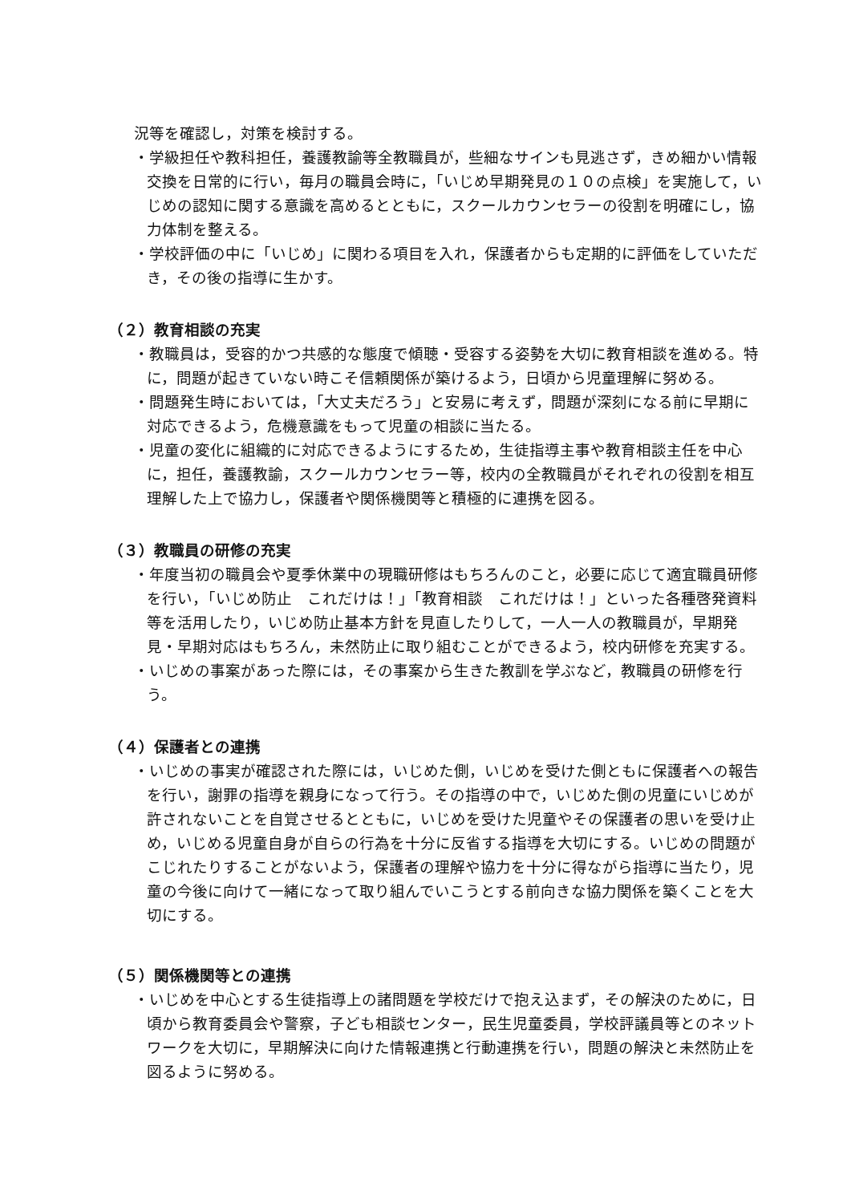況等を確認し，対策を検討する。
・学級担任や教科担任，養護教諭等全教職員が，些細なサインも見逃さず，きめ細かい情報交換を日常的に行い，毎月の職員会時に，「いじめ早期発見の１０の点検」を実施して，いじめの認知に関する意識を高めるとともに，スクールカウンセラーの役割を明確にし，協力体制を整える。
・学校評価の中に「いじめ」に関わる項目を入れ，保護者からも定期的に評価をしていただき，その後の指導に生かす。
（２）教育相談の充実
・教職員は，受容的かつ共感的な態度で傾聴・受容する姿勢を大切に教育相談を進める。特に，問題が起きていない時こそ信頼関係が築けるよう，日頃から児童理解に努める。
・問題発生時においては，「大丈夫だろう」と安易に考えず，問題が深刻になる前に早期に対応できるよう，危機意識をもって児童の相談に当たる。
・児童の変化に組織的に対応できるようにするため，生徒指導主事や教育相談主任を中心に，担任，養護教諭，スクールカウンセラー等，校内の全教職員がそれぞれの役割を相互理解した上で協力し，保護者や関係機関等と積極的に連携を図る。
（３）教職員の研修の充実
・年度当初の職員会や夏季休業中の現職研修はもちろんのこと，必要に応じて適宜職員研修を行い，「いじめ防止　これだけは！」「教育相談　これだけは！」といった各種啓発資料等を活用したり，いじめ防止基本方針を見直したりして，一人一人の教職員が，早期発見・早期対応はもちろん，未然防止に取り組むことができるよう，校内研修を充実する。
・いじめの事案があった際には，その事案から生きた教訓を学ぶなど，教職員の研修を行う。
（４）保護者との連携
・いじめの事実が確認された際には，いじめた側，いじめを受けた側ともに保護者への報告を行い，謝罪の指導を親身になって行う。その指導の中で，いじめた側の児童にいじめが許されないことを自覚させるとともに，いじめを受けた児童やその保護者の思いを受け止め，いじめる児童自身が自らの行為を十分に反省する指導を大切にする。いじめの問題がこじれたりすることがないよう，保護者の理解や協力を十分に得ながら指導に当たり，児童の今後に向けて一緒になって取り組んでいこうとする前向きな協力関係を築くことを大切にする。
（５）関係機関等との連携
・いじめを中心とする生徒指導上の諸問題を学校だけで抱え込まず，その解決のために，日頃から教育委員会や警察，子ども相談センター，民生児童委員，学校評議員等とのネットワークを大切に，早期解決に向けた情報連携と行動連携を行い，問題の解決と未然防止を図るように努める。